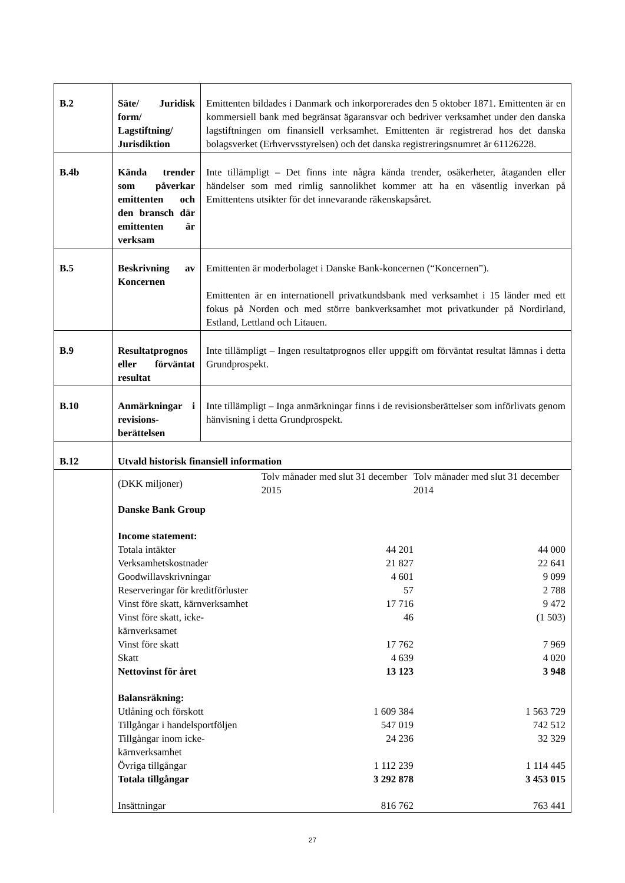| B.2 | Säte/ Juridisk form/ Lagstiftning/ Jurisdiktion | Emittenten bildades i Danmark och inkorporerades den 5 oktober 1871. Emittenten är en kommersiell bank med begränsat ägaransvar och bedriver verksamhet under den danska lagstiftningen om finansiell verksamhet. Emittenten är registrerad hos det danska bolagsverket (Erhvervsstyrelsen) och det danska registreringsnumret är 61126228. |
| B.4b | Kända trender som påverkar emittenten och den bransch där emittenten är verksam | Inte tillämpligt – Det finns inte några kända trender, osäkerheter, åtaganden eller händelser som med rimlig sannolikhet kommer att ha en väsentlig inverkan på Emittentens utsikter för det innevarande räkenskapsåret. |
| B.5 | Beskrivning av Koncernen | Emittenten är moderbolaget i Danske Bank-koncernen (“Koncernen”). Emittenten är en internationell privatkundsbank med verksamhet i 15 länder med ett fokus på Norden och med större bankverksamhet mot privatkunder på Nordirland, Estland, Lettland och Litauen. |
| B.9 | Resultatprognos eller förväntat resultat | Inte tillämpligt – Ingen resultatprognos eller uppgift om förväntat resultat lämnas i detta Grundprospekt. |
| B.10 | Anmärkningar i revisions-berättelsen | Inte tillämpligt – Inga anmärkningar finns i de revisionsberättelser som införlivats genom hänvisning i detta Grundprospekt. |
| B.12 | Utvald historisk finansiell information | |
| | / (DKK miljoner) / Tolv månader med slut 31 december 2015 / Tolv månader med slut 31 december 2014 / / Danske Bank Group / / / / Income statement: / / / / Totala intäkter / 44 201 / 44 000 / / Verksamhetskostnader / 21 827 / 22 641 / / Goodwillavskrivningar / 4 601 / 9 099 / / Reserveringar för kreditförluster / 57 / 2 788 / / Vinst före skatt, kärnverksamhet / 17 716 / 9 472 / / Vinst före skatt, icke-kärnverksamet / 46 / (1 503) / / Vinst före skatt / 17 762 / 7 969 / / Skatt / 4 639 / 4 020 / / Nettovinst för året / 13 123 / 3 948 / / Balansräkning: / / / / Utlåning och förskott / 1 609 384 / 1 563 729 / / Tillgångar i handelsportföljen / 547 019 / 742 512 / / Tillgångar inom icke-kärnverksamhet / 24 236 / 32 329 / / Övriga tillgångar / 1 112 239 / 1 114 445 / / Totala tillgångar / 3 292 878 / 3 453 015 / / Insättningar / 816 762 / 763 441 / | |
27